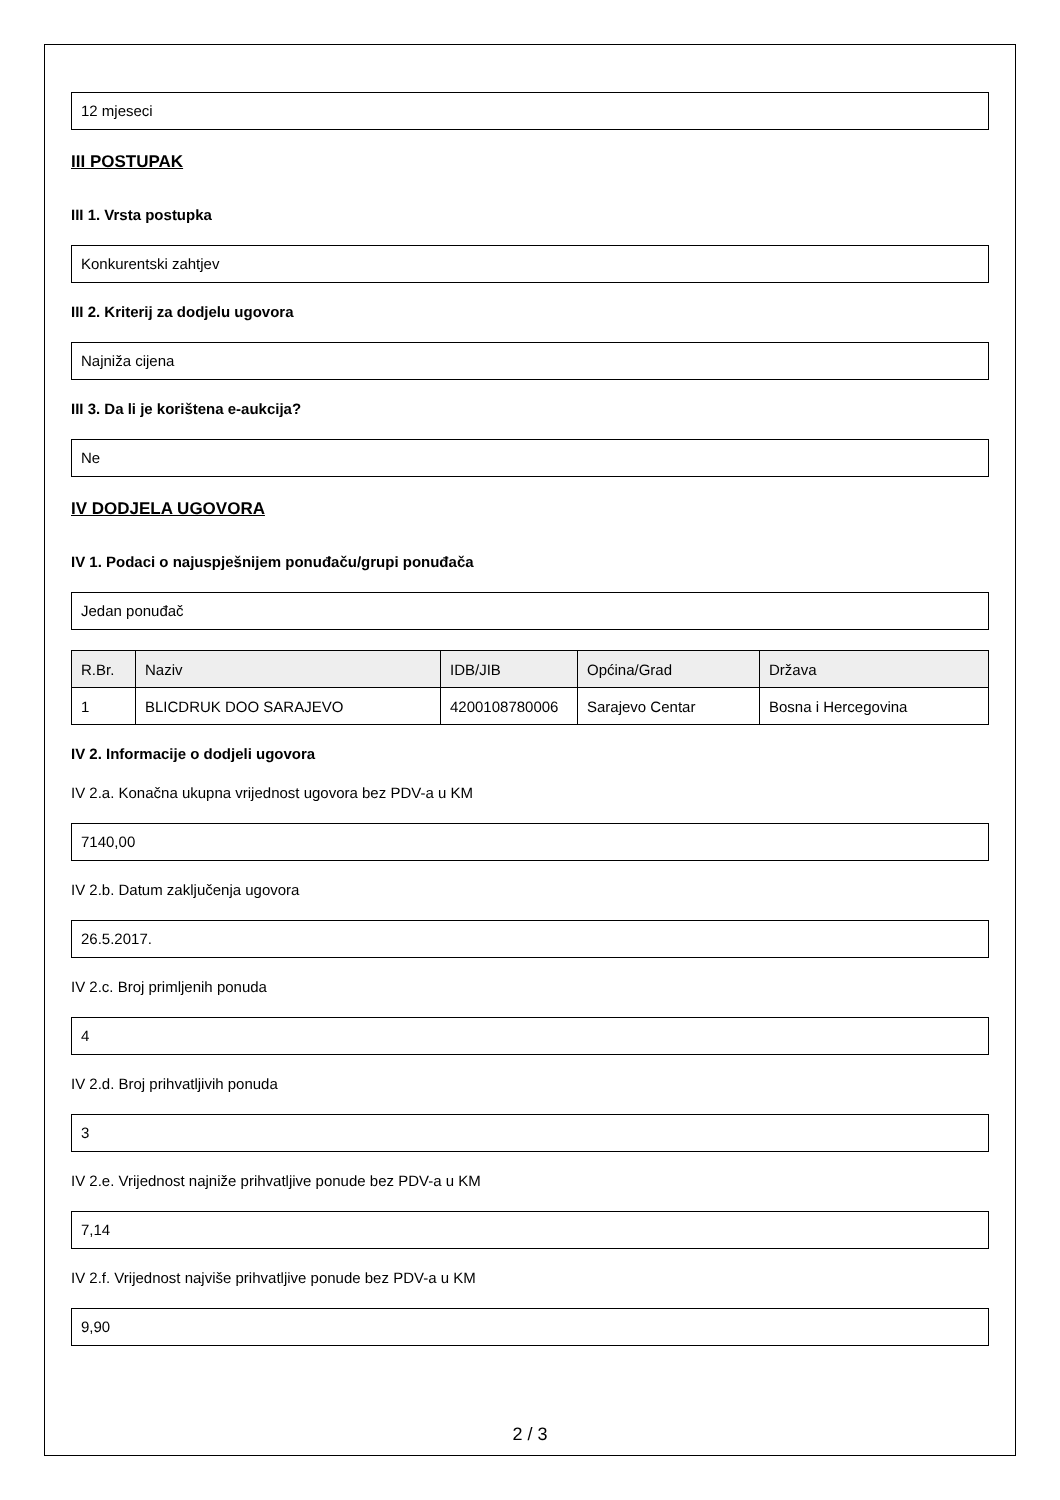12 mjeseci
III POSTUPAK
III 1. Vrsta postupka
Konkurentski zahtjev
III 2. Kriterij za dodjelu ugovora
Najniža cijena
III 3. Da li je korištena e-aukcija?
Ne
IV DODJELA UGOVORA
IV 1. Podaci o najuspješnijem ponuđaču/grupi ponuđača
Jedan ponuđač
| R.Br. | Naziv | IDB/JIB | Općina/Grad | Država |
| --- | --- | --- | --- | --- |
| 1 | BLICDRUK DOO SARAJEVO | 4200108780006 | Sarajevo Centar | Bosna i Hercegovina |
IV 2. Informacije o dodjeli ugovora
IV 2.a. Konačna ukupna vrijednost ugovora bez PDV-a u KM
7140,00
IV 2.b. Datum zaključenja ugovora
26.5.2017.
IV 2.c. Broj primljenih ponuda
4
IV 2.d. Broj prihvatljivih ponuda
3
IV 2.e. Vrijednost najniže prihvatljive ponude bez PDV-a u KM
7,14
IV 2.f. Vrijednost najviše prihvatljive ponude bez PDV-a u KM
9,90
2 / 3